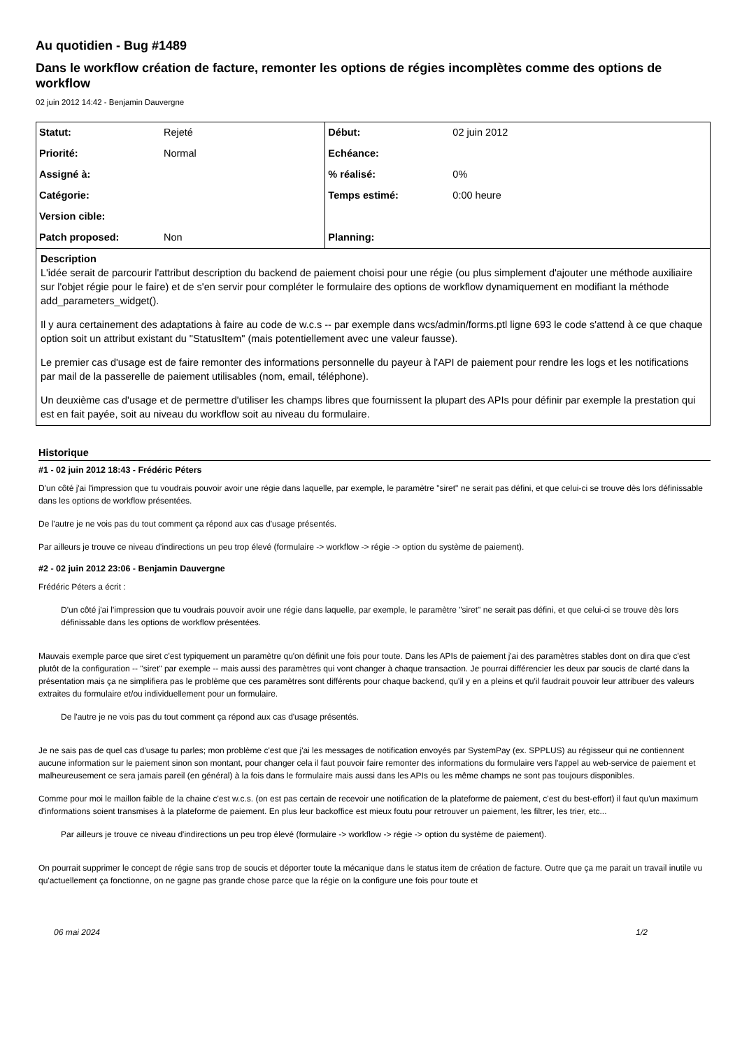Au quotidien - Bug #1489
Dans le workflow création de facture, remonter les options de régies incomplètes comme des options de workflow
02 juin 2012 14:42 - Benjamin Dauvergne
| Statut: | Rejeté | Début: | 02 juin 2012 |
| Priorité: | Normal | Echéance: | |
| Assigné à: | | % réalisé: | 0% |
| Catégorie: | | Temps estimé: | 0:00 heure |
| Version cible: | | | |
| Patch proposed: | Non | Planning: | |
Description
L'idée serait de parcourir l'attribut description du backend de paiement choisi pour une régie (ou plus simplement d'ajouter une méthode auxiliaire sur l'objet régie pour le faire) et de s'en servir pour compléter le formulaire des options de workflow dynamiquement en modifiant la méthode add_parameters_widget().
Il y aura certainement des adaptations à faire au code de w.c.s -- par exemple dans wcs/admin/forms.ptl ligne 693 le code s'attend à ce que chaque option soit un attribut existant du "StatusItem" (mais potentiellement avec une valeur fausse).
Le premier cas d'usage est de faire remonter des informations personnelle du payeur à l'API de paiement pour rendre les logs et les notifications par mail de la passerelle de paiement utilisables (nom, email, téléphone).
Un deuxième cas d'usage et de permettre d'utiliser les champs libres que fournissent la plupart des APIs pour définir par exemple la prestation qui est en fait payée, soit au niveau du workflow soit au niveau du formulaire.
Historique
#1 - 02 juin 2012 18:43 - Frédéric Péters
D'un côté j'ai l'impression que tu voudrais pouvoir avoir une régie dans laquelle, par exemple, le paramètre "siret" ne serait pas défini, et que celui-ci se trouve dès lors définissable dans les options de workflow présentées.
De l'autre je ne vois pas du tout comment ça répond aux cas d'usage présentés.
Par ailleurs je trouve ce niveau d'indirections un peu trop élevé (formulaire -> workflow -> régie -> option du système de paiement).
#2 - 02 juin 2012 23:06 - Benjamin Dauvergne
Frédéric Péters a écrit :
D'un côté j'ai l'impression que tu voudrais pouvoir avoir une régie dans laquelle, par exemple, le paramètre "siret" ne serait pas défini, et que celui-ci se trouve dès lors définissable dans les options de workflow présentées.
Mauvais exemple parce que siret c'est typiquement un paramètre qu'on définit une fois pour toute. Dans les APIs de paiement j'ai des paramètres stables dont on dira que c'est plutôt de la configuration -- "siret" par exemple -- mais aussi des paramètres qui vont changer à chaque transaction. Je pourrai différencier les deux par soucis de clarté dans la présentation mais ça ne simplifiera pas le problème que ces paramètres sont différents pour chaque backend, qu'il y en a pleins et qu'il faudrait pouvoir leur attribuer des valeurs extraites du formulaire et/ou individuellement pour un formulaire.
De l'autre je ne vois pas du tout comment ça répond aux cas d'usage présentés.
Je ne sais pas de quel cas d'usage tu parles; mon problème c'est que j'ai les messages de notification envoyés par SystemPay (ex. SPPLUS) au régisseur qui ne contiennent aucune information sur le paiement sinon son montant, pour changer cela il faut pouvoir faire remonter des informations du formulaire vers l'appel au web-service de paiement et malheureusement ce sera jamais pareil (en général) à la fois dans le formulaire mais aussi dans les APIs ou les même champs ne sont pas toujours disponibles.
Comme pour moi le maillon faible de la chaine c'est w.c.s. (on est pas certain de recevoir une notification de la plateforme de paiement, c'est du best-effort) il faut qu'un maximum d'informations soient transmises à la plateforme de paiement. En plus leur backoffice est mieux foutu pour retrouver un paiement, les filtrer, les trier, etc...
Par ailleurs je trouve ce niveau d'indirections un peu trop élevé (formulaire -> workflow -> régie -> option du système de paiement).
On pourrait supprimer le concept de régie sans trop de soucis et déporter toute la mécanique dans le status item de création de facture. Outre que ça me parait un travail inutile vu qu'actuellement ça fonctionne, on ne gagne pas grande chose parce que la régie on la configure une fois pour toute et
06 mai 2024 1/2